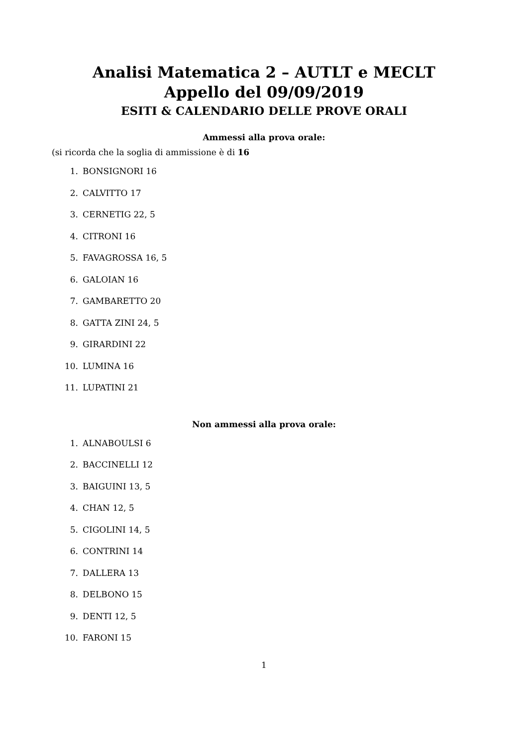Analisi Matematica 2 – AUTLT e MECLT
Appello del 09/09/2019
ESITI & CALENDARIO DELLE PROVE ORALI
Ammessi alla prova orale:
(si ricorda che la soglia di ammissione è di 16
1. BONSIGNORI 16
2. CALVITTO 17
3. CERNETIG 22, 5
4. CITRONI 16
5. FAVAGROSSA 16, 5
6. GALOIAN 16
7. GAMBARETTO 20
8. GATTA ZINI 24, 5
9. GIRARDINI 22
10. LUMINA 16
11. LUPATINI 21
Non ammessi alla prova orale:
1. ALNABOULSI 6
2. BACCINELLI 12
3. BAIGUINI 13, 5
4. CHAN 12, 5
5. CIGOLINI 14, 5
6. CONTRINI 14
7. DALLERA 13
8. DELBONO 15
9. DENTI 12, 5
10. FARONI 15
1